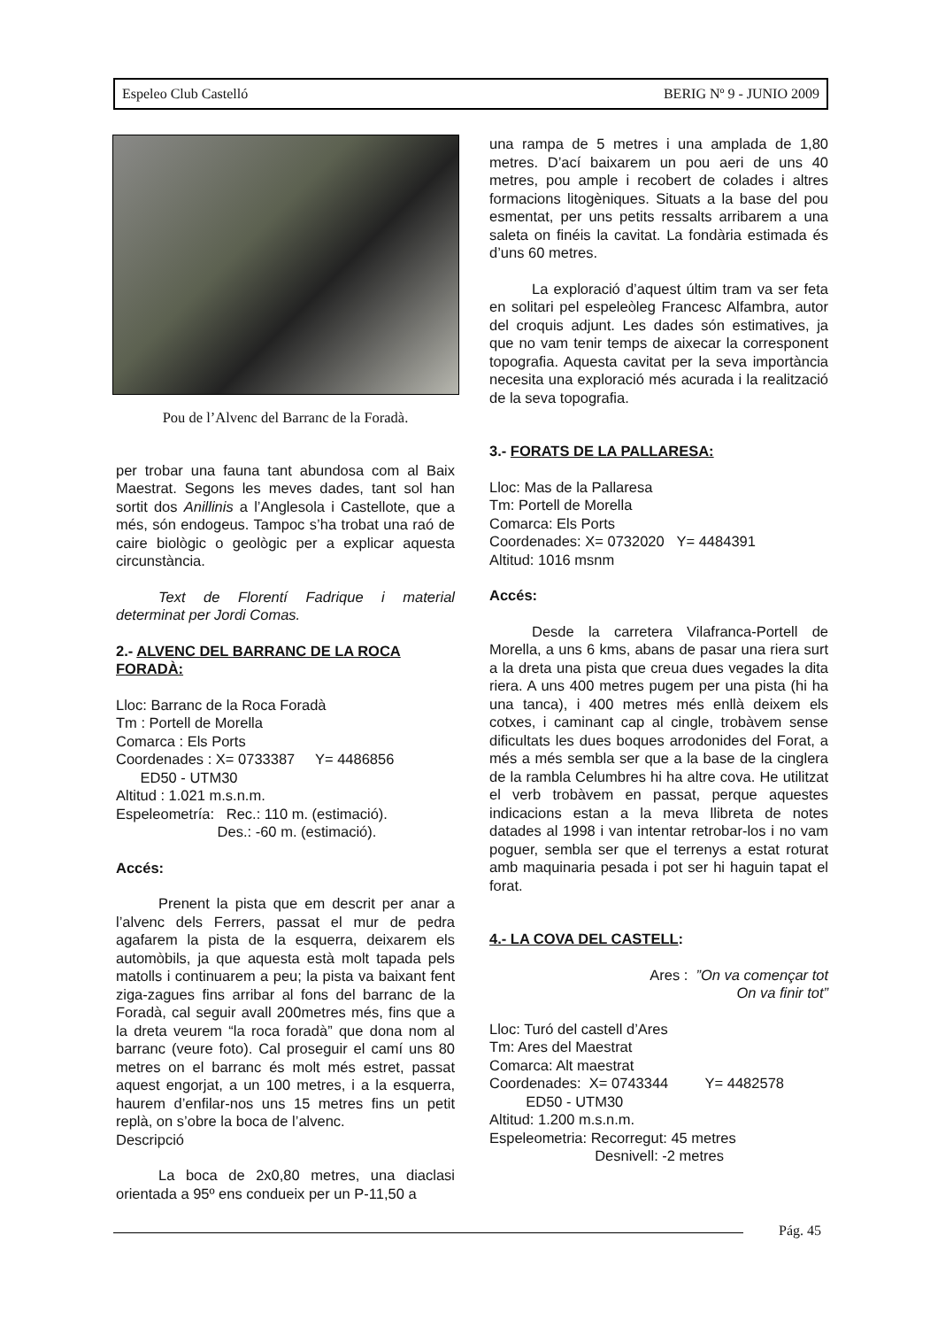Espeleo Club Castelló BERIG Nº 9 - JUNIO 2009
Pou de l’Alvenc del Barranc de la Foradà.
per trobar una fauna tant abundosa com al Baix Maestrat. Segons les meves dades, tant sol han sortit dos Anillinis a l’Anglesola i Castellote, que a més, són endogeus. Tampoc s’ha trobat una raó de caire biològic o geològic per a explicar aquesta circunstància.
Text de Florentí Fadrique i material determinat per Jordi Comas.
2.- ALVENC DEL BARRANC DE LA ROCA FORADÀ:
Lloc: Barranc de la Roca Foradà
Tm : Portell de Morella
Comarca : Els Ports
Coordenades : X= 0733387 Y= 4486856
ED50 - UTM30
Altitud : 1.021 m.s.n.m.
Espeleometría: Rec.: 110 m. (estimació).
Des.: -60 m. (estimació).
Accés:
Prenent la pista que em descrit per anar a l’alvenc dels Ferrers, passat el mur de pedra agafarem la pista de la esquerra, deixarem els automòbils, ja que aquesta està molt tapada pels matolls i continuarem a peu; la pista va baixant fent ziga-zagues fins arribar al fons del barranc de la Foradà, cal seguir avall 200metres més, fins que a la dreta veurem “la roca foradà” que dona nom al barranc (veure foto). Cal proseguir el camí uns 80 metres on el barranc és molt més estret, passat aquest engorjat, a un 100 metres, i a la esquerra, haurem d’enfilar-nos uns 15 metres fins un petit replà, on s’obre la boca de l’alvenc.
Descripció
La boca de 2x0,80 metres, una diaclasi orientada a 95º ens condueix per un P-11,50 a
una rampa de 5 metres i una amplada de 1,80 metres. D’ací baixarem un pou aeri de uns 40 metres, pou ample i recobert de colades i altres formacions litogèniques. Situats a la base del pou esmentat, per uns petits ressalts arribarem a una saleta on finéis la cavitat. La fondària estimada és d’uns 60 metres.
La exploració d’aquest últim tram va ser feta en solitari pel espeleòleg Francesc Alfambra, autor del croquis adjunt. Les dades són estimatives, ja que no vam tenir temps de aixecar la corresponent topografia. Aquesta cavitat per la seva importància necesita una exploració més acurada i la realització de la seva topografia.
3.- FORATS DE LA PALLARESA:
Lloc: Mas de la Pallaresa
Tm: Portell de Morella
Comarca: Els Ports
Coordenades: X= 0732020 Y= 4484391
Altitud: 1016 msnm
Accés:
Desde la carretera Vilafranca-Portell de Morella, a uns 6 kms, abans de pasar una riera surt a la dreta una pista que creua dues vegades la dita riera. A uns 400 metres pugem per una pista (hi ha una tanca), i 400 metres més enllà deixem els cotxes, i caminant cap al cingle, trobàvem sense dificultats les dues boques arrodonides del Forat, a més a més sembla ser que a la base de la cinglera de la rambla Celumbres hi ha altre cova. He utilitzat el verb trobàvem en passat, perque aquestes indicacions estan a la meva llibreta de notes datades al 1998 i van intentar retrobar-los i no vam poguer, sembla ser que el terrenys a estat roturat amb maquinaria pesada i pot ser hi haguin tapat el forat.
4.- LA COVA DEL CASTELL:
Ares : ”On va començar tot
On va finir tot”
Lloc: Turó del castell d’Ares
Tm: Ares del Maestrat
Comarca: Alt maestrat
Coordenades: X= 0743344 Y= 4482578
ED50 - UTM30
Altitud: 1.200 m.s.n.m.
Espeleometria: Recorregut: 45 metres
Desnivell: -2 metres
Pág. 45